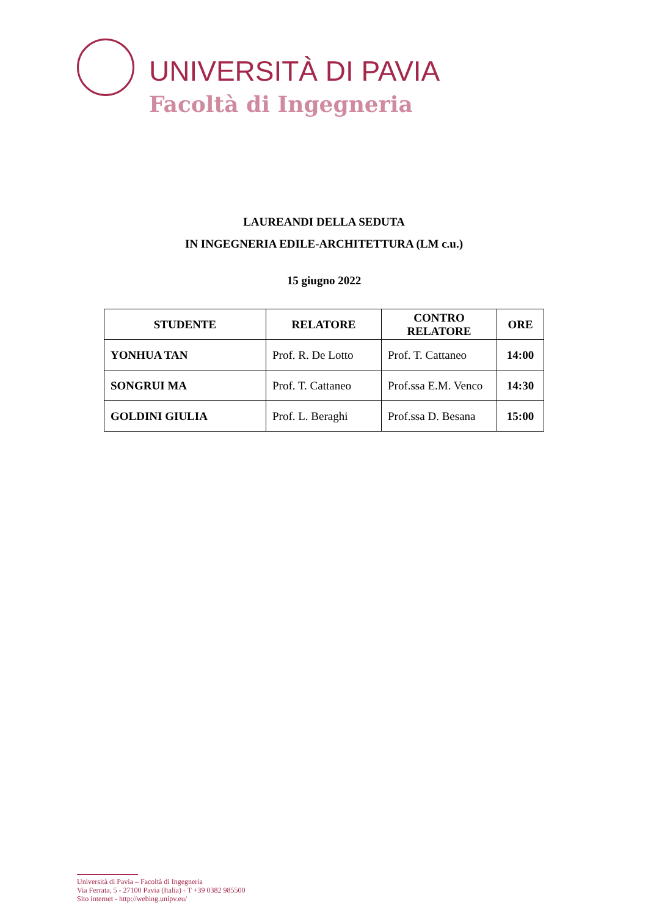UNIVERSITÀ DI PAVIA
Facoltà di Ingegneria
LAUREANDI DELLA SEDUTA
IN INGEGNERIA EDILE-ARCHITETTURA (LM c.u.)
15 giugno 2022
| STUDENTE | RELATORE | CONTRO RELATORE | ORE |
| --- | --- | --- | --- |
| YONHUA TAN | Prof. R. De Lotto | Prof. T. Cattaneo | 14:00 |
| SONGRUI MA | Prof. T. Cattaneo | Prof.ssa E.M. Venco | 14:30 |
| GOLDINI GIULIA | Prof. L. Beraghi | Prof.ssa D. Besana | 15:00 |
Università di Pavia – Facoltà di Ingegneria
Via Ferrata, 5 - 27100 Pavia (Italia) - T +39 0382 985500
Sito internet - http://webing.unipv.eu/